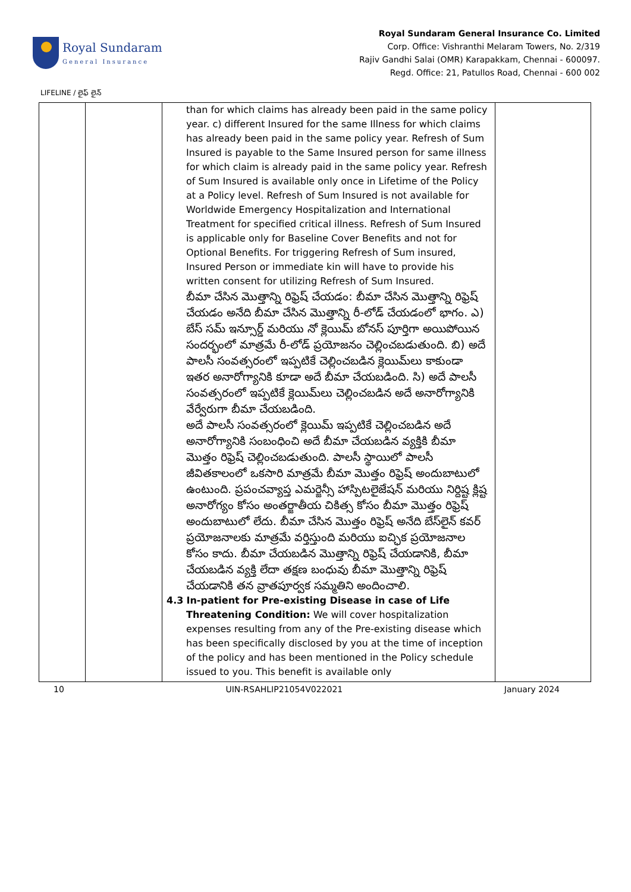Royal Sundaram
General Insurance
Royal Sundaram General Insurance Co. Limited
Corp. Office: Vishranthi Melaram Towers, No. 2/319
Rajiv Gandhi Salai (OMR) Karapakkam, Chennai - 600097.
Regd. Office: 21, Patullos Road, Chennai - 600 002
LIFELINE / లైఫ్ లైన్
| | | than for which claims has already been paid in the same policy year. c) different Insured for the same Illness for which claims has already been paid in the same policy year. Refresh of Sum Insured is payable to the Same Insured person for same illness for which claim is already paid in the same policy year. Refresh of Sum Insured is available only once in Lifetime of the Policy at a Policy level. Refresh of Sum Insured is not available for Worldwide Emergency Hospitalization and International Treatment for specified critical illness. Refresh of Sum Insured is applicable only for Baseline Cover Benefits and not for Optional Benefits. For triggering Refresh of Sum insured, Insured Person or immediate kin will have to provide his written consent for utilizing Refresh of Sum Insured. బీమా చేసిన మొత్తాన్ని రిఫ్రెష్ చేయడం: బీమా చేసిన మొత్తాన్ని రిఫ్రెష్ చేయడం అనేది బీమా చేసిన మొత్తాన్ని రీ-లోడ్ చేయడంలో భాగం. ఎ) బేస్ సమ్ ఇన్సూర్డ్ మరియు నో క్లెయిమ్ బోనస్ పూర్తిగా అయిపోయిన సందర్భంలో మాత్రమే రీ-లోడ్ ప్రయోజనం చెల్లించబడుతుంది. బి) అదే పాలసీ సంవత్సరంలో ఇప్పటికే చెల్లించబడిన క్లెయిమ్‌లు కాకుండా ఇతర అనారోగ్యానికి కూడా అదే బీమా చేయబడింది. సి) అదే పాలసీ సంవత్సరంలో ఇప్పటికే క్లెయిమ్‌లు చెల్లించబడిన అదే అనారోగ్యానికి వేర్వేరుగా బీమా చేయబడింది. అదే పాలసీ సంవత్సరంలో క్లెయిమ్ ఇప్పటికే చెల్లించబడిన అదే అనారోగ్యానికి సంబంధించి అదే బీమా చేయబడిన వ్యక్తికి బీమా మొత్తం రిఫ్రెష్ చెల్లించబడుతుంది. పాలసీ స్థాయిలో పాలసీ జీవితకాలంలో ఒకసారి మాత్రమే బీమా మొత్తం రిఫ్రెష్ అందుబాటులో ఉంటుంది. ప్రపంచవ్యాప్త ఎమర్జెన్సీ హాస్పిటలైజేషన్ మరియు నిర్దిష్ట క్లిష్ట అనారోగ్యం కోసం అంతర్జాతీయ చికిత్స కోసం బీమా మొత్తం రిఫ్రెష్ అందుబాటులో లేదు. బీమా చేసిన మొత్తం రిఫ్రెష్ అనేది బేస్‌లైన్ కవర్ ప్రయోజనాలకు మాత్రమే వర్తిస్తుంది మరియు ఐచ్ఛిక ప్రయోజనాల కోసం కాదు. బీమా చేయబడిన మొత్తాన్ని రిఫ్రెష్ చేయడానికి, బీమా చేయబడిన వ్యక్తి లేదా తక్షణ బంధువు బీమా మొత్తాన్ని రిఫ్రెష్ చేయడానికి తన వ్రాతపూర్వక సమ్మతిని అందించాలి. 4.3 In-patient for Pre-existing Disease in case of Life Threatening Condition: We will cover hospitalization expenses resulting from any of the Pre-existing disease which has been specifically disclosed by you at the time of inception of the policy and has been mentioned in the Policy schedule issued to you. This benefit is available only | |
10 UIN-RSAHLIP21054V022021 January 2024